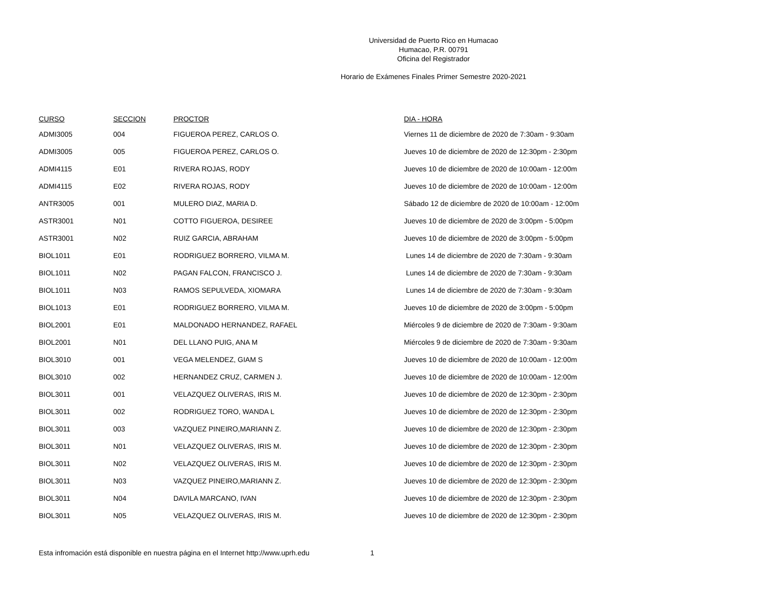Universidad de Puerto Rico en Humacao
Humacao, P.R. 00791
Oficina del Registrador
Horario de Exámenes Finales Primer Semestre 2020-2021
| CURSO | SECCION | PROCTOR | DIA - HORA |
| --- | --- | --- | --- |
| ADMI3005 | 004 | FIGUEROA PEREZ, CARLOS O. | Viernes 11 de diciembre de 2020 de 7:30am - 9:30am |
| ADMI3005 | 005 | FIGUEROA PEREZ, CARLOS O. | Jueves 10 de diciembre de 2020 de 12:30pm - 2:30pm |
| ADMI4115 | E01 | RIVERA ROJAS, RODY | Jueves 10 de diciembre de 2020 de 10:00am - 12:00m |
| ADMI4115 | E02 | RIVERA ROJAS, RODY | Jueves 10 de diciembre de 2020 de 10:00am - 12:00m |
| ANTR3005 | 001 | MULERO DIAZ, MARIA D. | Sábado 12 de diciembre de 2020 de 10:00am - 12:00m |
| ASTR3001 | N01 | COTTO FIGUEROA, DESIREE | Jueves 10 de diciembre de 2020 de 3:00pm - 5:00pm |
| ASTR3001 | N02 | RUIZ GARCIA, ABRAHAM | Jueves 10 de diciembre de 2020 de 3:00pm - 5:00pm |
| BIOL1011 | E01 | RODRIGUEZ BORRERO, VILMA M. | Lunes 14 de diciembre de 2020 de 7:30am - 9:30am |
| BIOL1011 | N02 | PAGAN FALCON, FRANCISCO J. | Lunes 14 de diciembre de 2020 de 7:30am - 9:30am |
| BIOL1011 | N03 | RAMOS SEPULVEDA, XIOMARA | Lunes 14 de diciembre de 2020 de 7:30am - 9:30am |
| BIOL1013 | E01 | RODRIGUEZ BORRERO, VILMA M. | Jueves 10 de diciembre de 2020 de 3:00pm - 5:00pm |
| BIOL2001 | E01 | MALDONADO HERNANDEZ, RAFAEL | Miércoles 9 de diciembre de 2020 de 7:30am - 9:30am |
| BIOL2001 | N01 | DEL LLANO PUIG, ANA M | Miércoles 9 de diciembre de 2020 de 7:30am - 9:30am |
| BIOL3010 | 001 | VEGA MELENDEZ, GIAM S | Jueves 10 de diciembre de 2020 de 10:00am - 12:00m |
| BIOL3010 | 002 | HERNANDEZ CRUZ, CARMEN J. | Jueves 10 de diciembre de 2020 de 10:00am - 12:00m |
| BIOL3011 | 001 | VELAZQUEZ OLIVERAS, IRIS M. | Jueves 10 de diciembre de 2020 de 12:30pm - 2:30pm |
| BIOL3011 | 002 | RODRIGUEZ TORO, WANDA L | Jueves 10 de diciembre de 2020 de 12:30pm - 2:30pm |
| BIOL3011 | 003 | VAZQUEZ PINEIRO,MARIANN Z. | Jueves 10 de diciembre de 2020 de 12:30pm - 2:30pm |
| BIOL3011 | N01 | VELAZQUEZ OLIVERAS, IRIS M. | Jueves 10 de diciembre de 2020 de 12:30pm - 2:30pm |
| BIOL3011 | N02 | VELAZQUEZ OLIVERAS, IRIS M. | Jueves 10 de diciembre de 2020 de 12:30pm - 2:30pm |
| BIOL3011 | N03 | VAZQUEZ PINEIRO,MARIANN Z. | Jueves 10 de diciembre de 2020 de 12:30pm - 2:30pm |
| BIOL3011 | N04 | DAVILA MARCANO, IVAN | Jueves 10 de diciembre de 2020 de 12:30pm - 2:30pm |
| BIOL3011 | N05 | VELAZQUEZ OLIVERAS, IRIS M. | Jueves 10 de diciembre de 2020 de 12:30pm - 2:30pm |
Esta infromación está disponible en nuestra página en el Internet http://www.uprh.edu 1